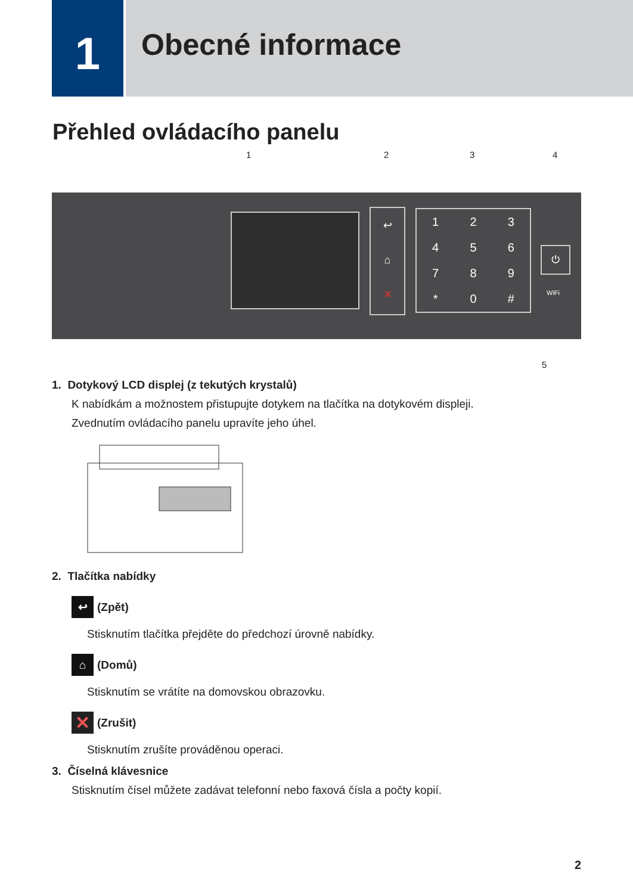1
Obecné informace
Přehled ovládacího panelu
1 2 3 4
↩
⌂
✕
123456789 * 0 #
⏻
WiFi
5
1. Dotykový LCD displej (z tekutých krystalů)
K nabídkám a možnostem přistupujte dotykem na tlačítka na dotykovém displeji.
Zvednutím ovládacího panelu upravíte jeho úhel.
2. Tlačítka nabídky
↩ (Zpět)
Stisknutím tlačítka přejděte do předchozí úrovně nabídky.
⌂ (Domů)
Stisknutím se vrátíte na domovskou obrazovku.
✕ (Zrušit)
Stisknutím zrušíte prováděnou operaci.
3. Číselná klávesnice
Stisknutím čísel můžete zadávat telefonní nebo faxová čísla a počty kopií.
2